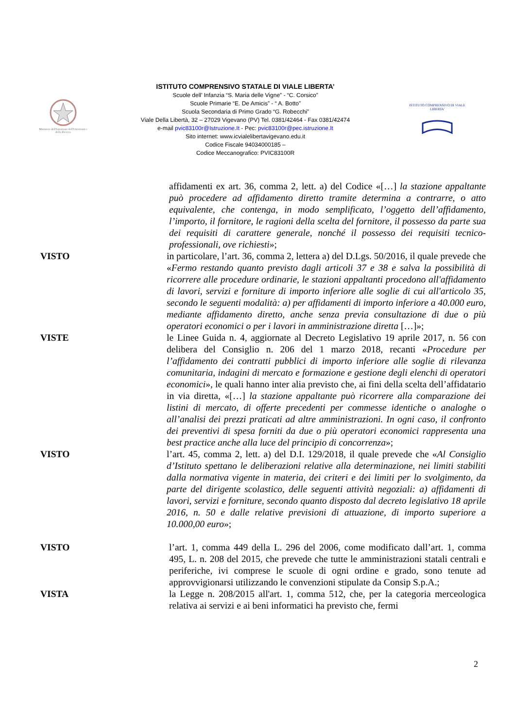Ministero dell'Istruzione dell'Università e della Ricerca
ISTITUTO COMPRENSIVO STATALE DI VIALE LIBERTA’
Scuole dell’ Infanzia “S. Maria delle Vigne” - “C. Corsico”
Scuole Primarie “E. De Amicis” - “ A. Botto”
Scuola Secondaria di Primo Grado “G. Robecchi”
Viale Della Libertà, 32 – 27029 Vigevano (PV) Tel. 0381/42464 - Fax 0381/42474
e-mail pvic83100r@Istruzione.It - Pec: pvic83100r@pec.istruzione.It
Sito internet: www.icvialelibertavigevano.edu.it
Codice Fiscale 94034000185 –
Codice Meccanografico: PVIC83100R
ISTITUTO COMPRENSIVO DI VIALE LIBERTA'
affidamenti ex art. 36, comma 2, lett. a) del Codice «[…] la stazione appaltante può procedere ad affidamento diretto tramite determina a contrarre, o atto equivalente, che contenga, in modo semplificato, l’oggetto dell’affidamento, l’importo, il fornitore, le ragioni della scelta del fornitore, il possesso da parte sua dei requisiti di carattere generale, nonché il possesso dei requisiti tecnico-professionali, ove richiesti»;
VISTO in particolare, l’art. 36, comma 2, lettera a) del D.Lgs. 50/2016, il quale prevede che «Fermo restando quanto previsto dagli articoli 37 e 38 e salva la possibilità di ricorrere alle procedure ordinarie, le stazioni appaltanti procedono all'affidamento di lavori, servizi e forniture di importo inferiore alle soglie di cui all'articolo 35, secondo le seguenti modalità: a) per affidamenti di importo inferiore a 40.000 euro, mediante affidamento diretto, anche senza previa consultazione di due o più operatori economici o per i lavori in amministrazione diretta […]»;
VISTE le Linee Guida n. 4, aggiornate al Decreto Legislativo 19 aprile 2017, n. 56 con delibera del Consiglio n. 206 del 1 marzo 2018, recanti «Procedure per l’affidamento dei contratti pubblici di importo inferiore alle soglie di rilevanza comunitaria, indagini di mercato e formazione e gestione degli elenchi di operatori economici», le quali hanno inter alia previsto che, ai fini della scelta dell’affidatario in via diretta, «[…] la stazione appaltante può ricorrere alla comparazione dei listini di mercato, di offerte precedenti per commesse identiche o analoghe o all’analisi dei prezzi praticati ad altre amministrazioni. In ogni caso, il confronto dei preventivi di spesa forniti da due o più operatori economici rappresenta una best practice anche alla luce del principio di concorrenza»;
VISTO l’art. 45, comma 2, lett. a) del D.I. 129/2018, il quale prevede che «Al Consiglio d’Istituto spettano le deliberazioni relative alla determinazione, nei limiti stabiliti dalla normativa vigente in materia, dei criteri e dei limiti per lo svolgimento, da parte del dirigente scolastico, delle seguenti attività negoziali: a) affidamenti di lavori, servizi e forniture, secondo quanto disposto dal decreto legislativo 18 aprile 2016, n. 50 e dalle relative previsioni di attuazione, di importo superiore a 10.000,00 euro»;
VISTO l’art. 1, comma 449 della L. 296 del 2006, come modificato dall’art. 1, comma 495, L. n. 208 del 2015, che prevede che tutte le amministrazioni statali centrali e periferiche, ivi comprese le scuole di ogni ordine e grado, sono tenute ad approvvigionarsi utilizzando le convenzioni stipulate da Consip S.p.A.;
VISTA la Legge n. 208/2015 all'art. 1, comma 512, che, per la categoria merceologica relativa ai servizi e ai beni informatici ha previsto che, fermi
2